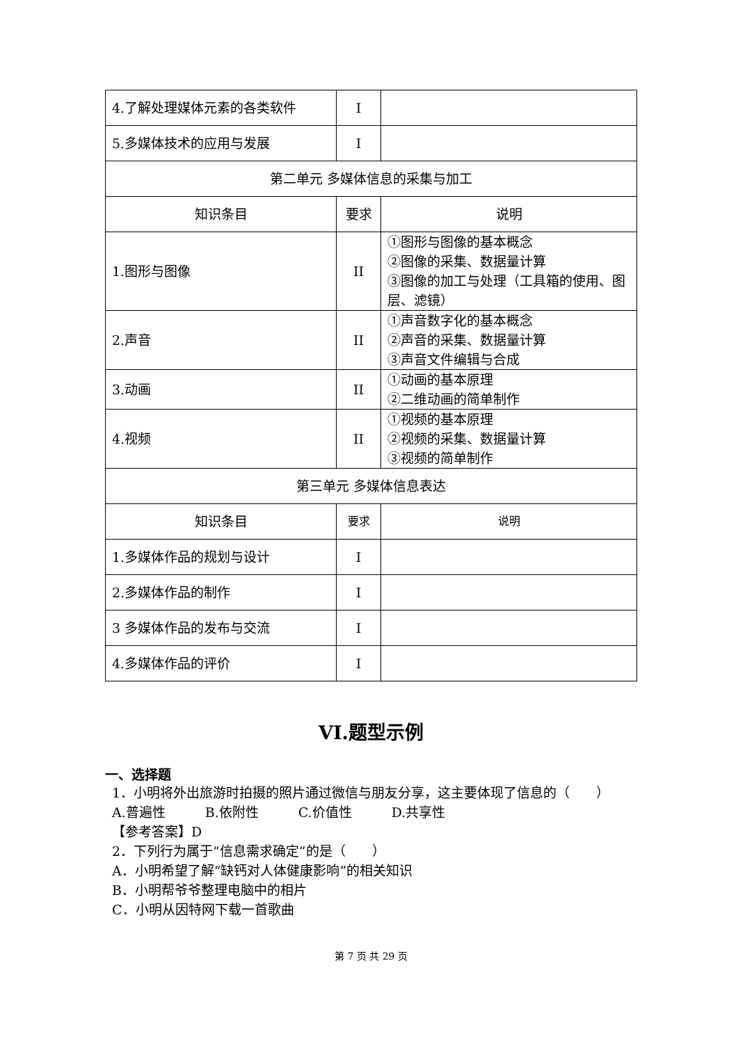| 4.了解处理媒体元素的各类软件 | I | |
| 5.多媒体技术的应用与发展 | I | |
| 第二单元 多媒体信息的采集与加工 | | |
| 知识条目 | 要求 | 说明 |
| 1.图形与图像 | II | ①图形与图像的基本概念 ②图像的采集、数据量计算 ③图像的加工与处理（工具箱的使用、图层、滤镜） |
| 2.声音 | II | ①声音数字化的基本概念 ②声音的采集、数据量计算 ③声音文件编辑与合成 |
| 3.动画 | II | ①动画的基本原理 ②二维动画的简单制作 |
| 4.视频 | II | ①视频的基本原理 ②视频的采集、数据量计算 ③视频的简单制作 |
| 第三单元 多媒体信息表达 | | |
| 知识条目 | 要求 | 说明 |
| 1.多媒体作品的规划与设计 | I | |
| 2.多媒体作品的制作 | I | |
| 3 多媒体作品的发布与交流 | I | |
| 4.多媒体作品的评价 | I | |
VI.题型示例
一、选择题
1．小明将外出旅游时拍摄的照片通过微信与朋友分享，这主要体现了信息的（　　）
A.普遍性　　　B.依附性　　　C.价值性　　　D.共享性
【参考答案】D
2．下列行为属于“信息需求确定”的是（　　）
A．小明希望了解“缺钙对人体健康影响”的相关知识
B．小明帮爷爷整理电脑中的相片
C．小明从因特网下载一首歌曲
第 7 页 共 29 页